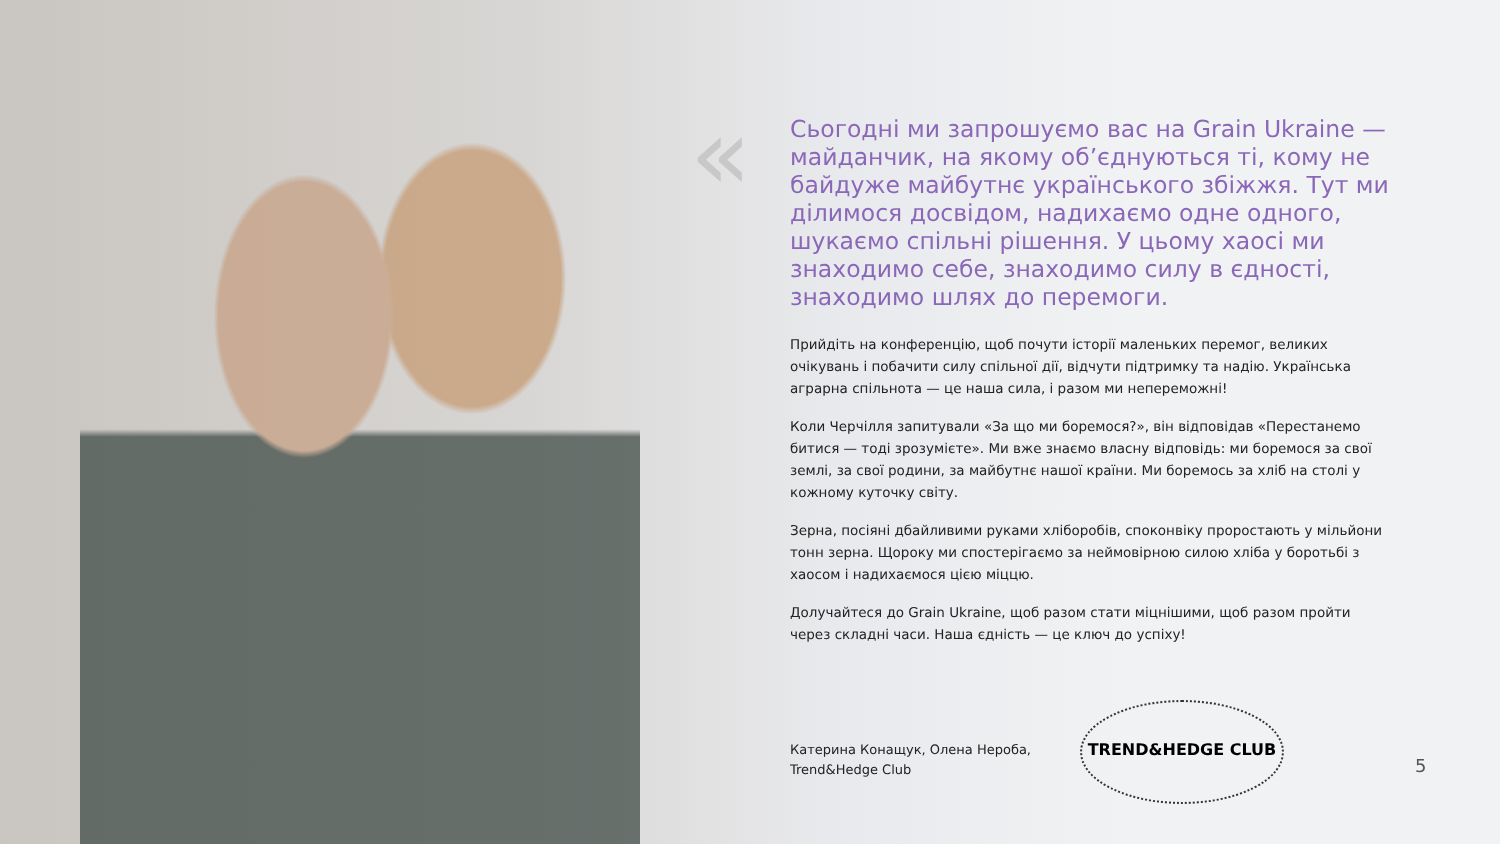«
Сьогодні ми запрошуємо вас на Grain Ukraine — майданчик, на якому об’єднуються ті, кому не байдуже майбутнє українського збіжжя. Тут ми ділимося досвідом, надихаємо одне одного, шукаємо спільні рішення. У цьому хаосі ми знаходимо себе, знаходимо силу в єдності, знаходимо шлях до перемоги.
Прийдіть на конференцію, щоб почути історії маленьких перемог, великих очікувань і побачити силу спільної дії, відчути підтримку та надію. Українська аграрна спільнота — це наша сила, і разом ми непереможні!
Коли Черчілля запитували «За що ми боремося?», він відповідав «Перестанемо битися — тоді зрозумієте». Ми вже знаємо власну відповідь: ми боремося за свої землі, за свої родини, за майбутнє нашої країни. Ми боремось за хліб на столі у кожному куточку світу.
Зерна, посіяні дбайливими руками хліборобів, споконвіку проростають у мільйони тонн зерна. Щороку ми спостерігаємо за неймовірною силою хліба у боротьбі з хаосом і надихаємося цією міццю.
Долучайтеся до Grain Ukraine, щоб разом стати міцнішими, щоб разом пройти через складні часи. Наша єдність — це ключ до успіху!
Катерина Конащук, Олена Нероба,
Trend&Hedge Club
TREND&HEDGE CLUB
5